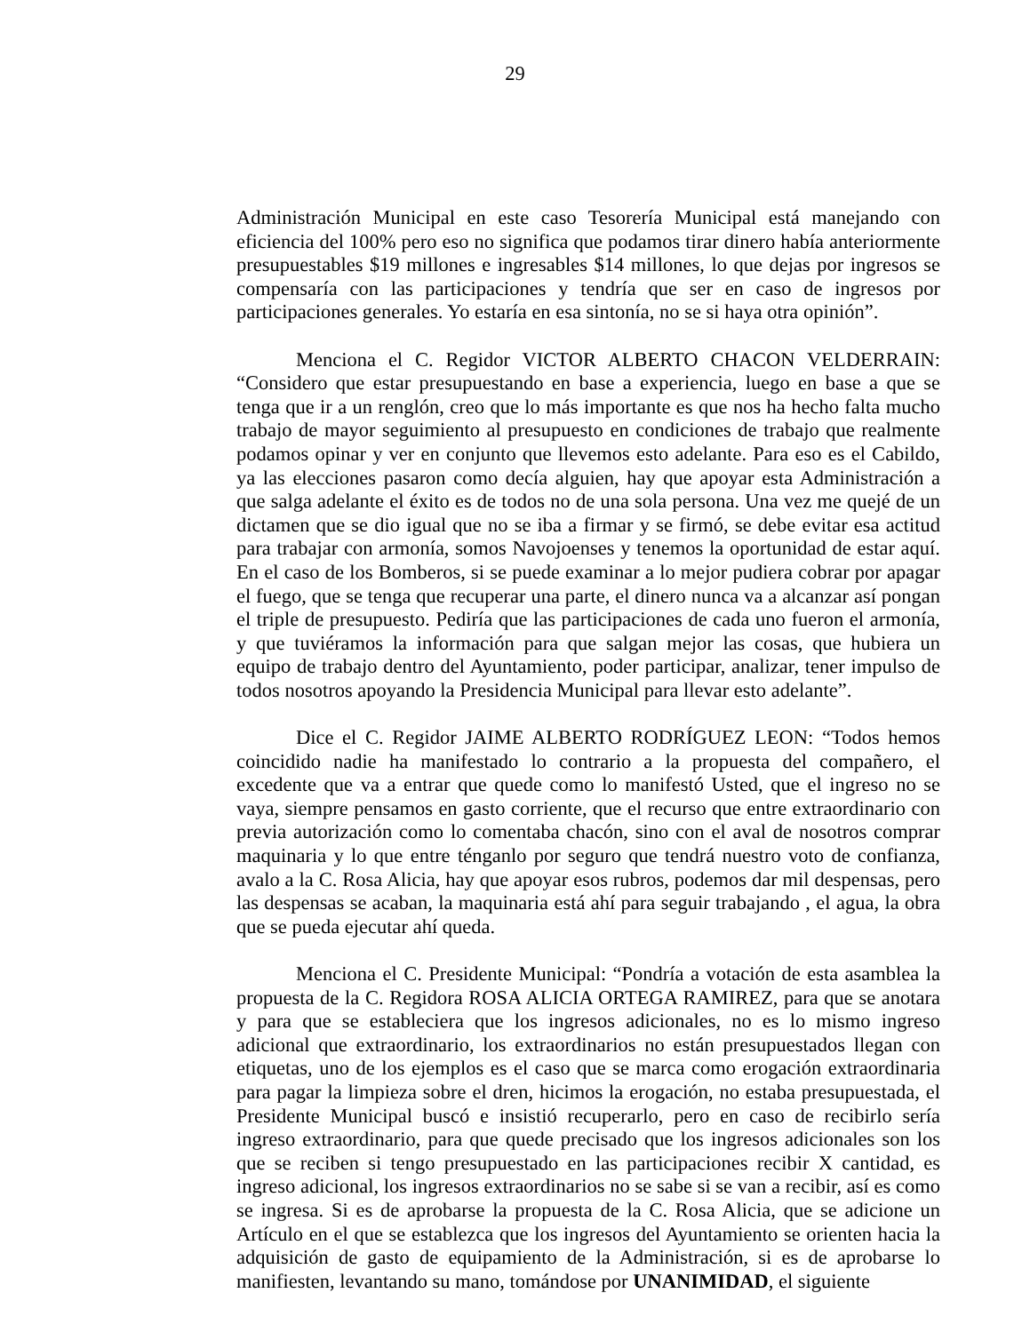29
Administración Municipal en este caso Tesorería Municipal está manejando con eficiencia del 100% pero eso no significa que podamos tirar dinero había anteriormente presupuestables $19 millones e ingresables $14 millones, lo que dejas por ingresos se compensaría con las participaciones y tendría que ser en caso de ingresos por participaciones generales. Yo estaría en esa sintonía, no se si haya otra opinión”.
Menciona el C. Regidor VICTOR ALBERTO CHACON VELDERRAIN: “Considero que estar presupuestando en base a experiencia, luego en base a que se tenga que ir a un renglón, creo que lo más importante es que nos ha hecho falta mucho trabajo de mayor seguimiento al presupuesto en condiciones de trabajo que realmente podamos opinar y ver en conjunto que llevemos esto adelante. Para eso es el Cabildo, ya las elecciones pasaron como decía alguien, hay que apoyar esta Administración a que salga adelante el éxito es de todos no de una sola persona. Una vez me quejé de un dictamen que se dio igual que no se iba a firmar y se firmó, se debe evitar esa actitud para trabajar con armonía, somos Navojoenses y tenemos la oportunidad de estar aquí. En el caso de los Bomberos, si se puede examinar a lo mejor pudiera cobrar por apagar el fuego, que se tenga que recuperar una parte, el dinero nunca va a alcanzar así pongan el triple de presupuesto. Pediría que las participaciones de cada uno fueron el armonía, y que tuviéramos la información para que salgan mejor las cosas, que hubiera un equipo de trabajo dentro del Ayuntamiento, poder participar, analizar, tener impulso de todos nosotros apoyando la Presidencia Municipal para llevar esto adelante”.
Dice el C. Regidor JAIME ALBERTO RODRÍGUEZ LEON: “Todos hemos coincidido nadie ha manifestado lo contrario a la propuesta del compañero, el excedente que va a entrar que quede como lo manifestó Usted, que el ingreso no se vaya, siempre pensamos en gasto corriente, que el recurso que entre extraordinario con previa autorización como lo comentaba chacón, sino con el aval de nosotros comprar maquinaria y lo que entre ténganlo por seguro que tendrá nuestro voto de confianza, avalo a la C. Rosa Alicia, hay que apoyar esos rubros, podemos dar mil despensas, pero las despensas se acaban, la maquinaria está ahí para seguir trabajando , el agua, la obra que se pueda ejecutar ahí queda.
Menciona el C. Presidente Municipal: “Pondría a votación de esta asamblea la propuesta de la C. Regidora ROSA ALICIA ORTEGA RAMIREZ, para que se anotara y para que se estableciera que los ingresos adicionales, no es lo mismo ingreso adicional que extraordinario, los extraordinarios no están presupuestados llegan con etiquetas, uno de los ejemplos es el caso que se marca como erogación extraordinaria para pagar la limpieza sobre el dren, hicimos la erogación, no estaba presupuestada, el Presidente Municipal buscó e insistió recuperarlo, pero en caso de recibirlo sería ingreso extraordinario, para que quede precisado que los ingresos adicionales son los que se reciben si tengo presupuestado en las participaciones recibir X cantidad, es ingreso adicional, los ingresos extraordinarios no se sabe si se van a recibir, así es como se ingresa. Si es de aprobarse la propuesta de la C. Rosa Alicia, que se adicione un Artículo en el que se establezca que los ingresos del Ayuntamiento se orienten hacia la adquisición de gasto de equipamiento de la Administración, si es de aprobarse lo manifiesten, levantando su mano, tomándose por UNANIMIDAD, el siguiente